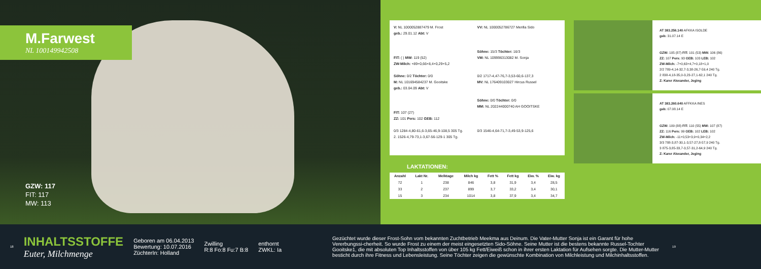M.Farwest
NL 100149942508
GZW: 117
FIT: 117
MW: 113
V: NL 1000052887479 M. Frost
geb.: 29.01.12 Abt: V
FIT: ( ) MW: 119 (52)
ZW-Milch: +89+0,66+8,4+0,29+5,2
Söhne: 0/2 Töchter: 0/0
M: NL 101694584237 M. Gooitske
geb.: 03.04.09 Abt: V
FIT: 107 (27)
ZZ: 101 Pers: 102 GEB: 112
0/3 1284-4,80-61,6-3,65-46,9-108,5 305 Tg.
2. 1526-4,79-73,1-3,67-56-129-1 305 Tg.
VV: NL 1000052786727 Merilla Sido
Söhne: 15/3 Töchter: 16/3
VM: NL 109996313082 M. Sonja
0/2 1717-4,47-76,7-3,53-60,6-137,3
MV: NL 176409103027 Hircus Russel
Söhne: 0/0 Töchter: 0/0
MM: NL 202244000740 AH GOOITSKE
0/3 1546-4,64-71,7-3,49-53,9-125,6
LAKTATIONEN:
| Anzahl | Lakt Nr. | Melktage | Milch kg | Fett % | Fett kg | Eiw. % | Eiw. kg |
| --- | --- | --- | --- | --- | --- | --- | --- |
| 72 | 1 | 238 | 846 | 3,8 | 31,9 | 3,4 | 28,5 |
| 33 | 2 | 237 | 899 | 3,7 | 33,2 | 3,4 | 30,1 |
| 15 | 3 | 234 | 1014 | 3,8 | 37,9 | 3,4 | 34,7 |
AT 383.256.140 AFKKA ISOLDE
geb: 31.07.14 E
GZW: 105 (87) FIT: 101 (53) MW: 106 (86)
ZZ: 107 Pers: 93 GEB: 103 LEB: 102
ZW-Milch: -7+0,63+4,7+0,18+1,0
2/2 789-4,14-32,7-3,38-26,7-59,4 240 Tg.
2 838-4,18-35,0-3,23-27,1-62,1 240 Tg.
Z: Karer Alexander, Jeging
AT 383.260.640 AFFKKA INES
geb: 07.08.14 E
GZW: 109 (88) FIT: 110 (55) MW: 107 (87)
ZZ: 116 Pers: 99 GEB: 102 LEB: 102
ZW-Milch: -11+0,53+3,9+0,34+2,2
3/3 788-3,87-30,1-3,57-27,8-57,9 240 Tg.
3 875-3,85-33,7-3,57-31,2-64,9 240 Tg.
Z: Karer Alexander, Jeging
18
INHALTSSTOFFE
Euter, Milchmenge
Geboren am 06.04.2013
Bewertung: 10.07.2016
ZüchterIn: Holland
Zwilling
R:8 Fo:8 Fu:7 B:8
enthornt
ZWKL: Ia
Gezüchtet wurde dieser Frost-Sohn vom bekannten Zuchtbetrieb Meekma aus Deinum. Die Vater-Mutter Sonja ist ein Garant für hohe Vererbungssi-cherheit. So wurde Frost zu einem der meist eingesetzten Sido-Söhne. Seine Mutter ist die bestens bekannte Russel-Tochter Gooitske1, die mit absoluten Top Inhaltsstoffen von über 105 kg Fett/Eiweiß schon in ihrer ersten Laktation für Aufsehen sorgte. Die Mutter-Mutter besticht durch ihre Fitness und Lebensleistung. Seine Töchter zeigen die gewünschte Kombination von Milchleistung und Milchinhaltsstoffen.
19